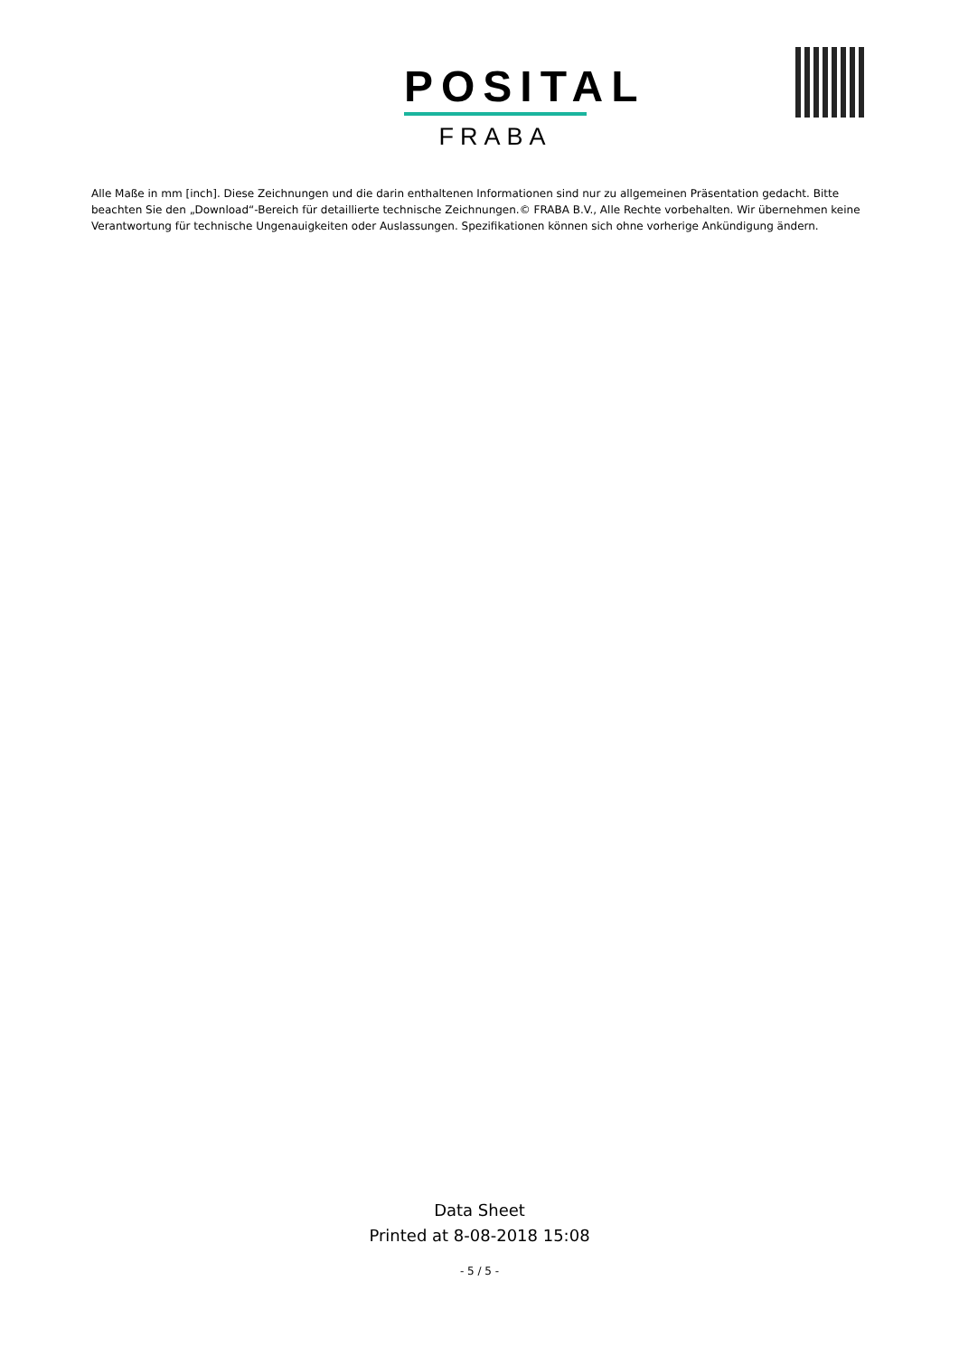POSITAL
FRABA
Alle Maße in mm [inch]. Diese Zeichnungen und die darin enthaltenen Informationen sind nur zu allgemeinen Präsentation gedacht. Bitte beachten Sie den „Download“-Bereich für detaillierte technische Zeichnungen.© FRABA B.V., Alle Rechte vorbehalten. Wir übernehmen keine Verantwortung für technische Ungenauigkeiten oder Auslassungen. Spezifikationen können sich ohne vorherige Ankündigung ändern.
Data Sheet
Printed at 8-08-2018 15:08
- 5 / 5 -